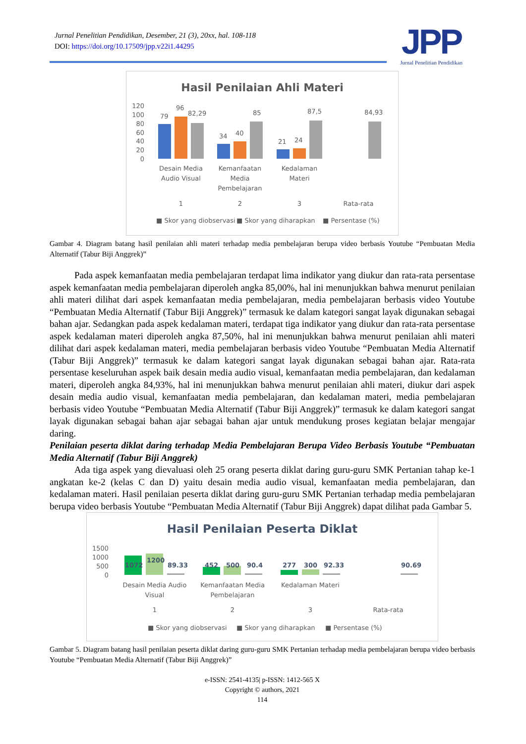Jurnal Penelitian Pendidikan, Desember, 21 (3), 20xx, hal. 108-118
DOI: https://doi.org/10.17509/jpp.v22i1.44295
JPP
Jurnal Penelitian Pendidikan
Hasil Penilaian Ahli Materi
120
100
80
60
40
20
0
79
96
82,29
34
40
85
21
24
87,5
84,93
Desain Media
Audio Visual
1
Kemanfaatan
Media
Pembelajaran
2
Kedalaman
Materi
3
Rata-rata
■ Skor yang diobservasi
■ Skor yang diharapkan
■ Persentase (%)
Gambar 4. Diagram batang hasil penilaian ahli materi terhadap media pembelajaran berupa video berbasis Youtube “Pembuatan Media Alternatif (Tabur Biji Anggrek)”
Pada aspek kemanfaatan media pembelajaran terdapat lima indikator yang diukur dan rata-rata persentase aspek kemanfaatan media pembelajaran diperoleh angka 85,00%, hal ini menunjukkan bahwa menurut penilaian ahli materi dilihat dari aspek kemanfaatan media pembelajaran, media pembelajaran berbasis video Youtube “Pembuatan Media Alternatif (Tabur Biji Anggrek)” termasuk ke dalam kategori sangat layak digunakan sebagai bahan ajar. Sedangkan pada aspek kedalaman materi, terdapat tiga indikator yang diukur dan rata-rata persentase aspek kedalaman materi diperoleh angka 87,50%, hal ini menunjukkan bahwa menurut penilaian ahli materi dilihat dari aspek kedalaman materi, media pembelajaran berbasis video Youtube “Pembuatan Media Alternatif (Tabur Biji Anggrek)” termasuk ke dalam kategori sangat layak digunakan sebagai bahan ajar. Rata-rata persentase keseluruhan aspek baik desain media audio visual, kemanfaatan media pembelajaran, dan kedalaman materi, diperoleh angka 84,93%, hal ini menunjukkan bahwa menurut penilaian ahli materi, diukur dari aspek desain media audio visual, kemanfaatan media pembelajaran, dan kedalaman materi, media pembelajaran berbasis video Youtube “Pembuatan Media Alternatif (Tabur Biji Anggrek)” termasuk ke dalam kategori sangat layak digunakan sebagai bahan ajar sebagai bahan ajar untuk mendukung proses kegiatan belajar mengajar daring.
Penilaian peserta diklat daring terhadap Media Pembelajaran Berupa Video Berbasis Youtube “Pembuatan Media Alternatif (Tabur Biji Anggrek)
Ada tiga aspek yang dievaluasi oleh 25 orang peserta diklat daring guru-guru SMK Pertanian tahap ke-1 angkatan ke-2 (kelas C dan D) yaitu desain media audio visual, kemanfaatan media pembelajaran, dan kedalaman materi. Hasil penilaian peserta diklat daring guru-guru SMK Pertanian terhadap media pembelajaran berupa video berbasis Youtube “Pembuatan Media Alternatif (Tabur Biji Anggrek) dapat dilihat pada Gambar 5.
Hasil Penilaian Peserta Diklat
1500
1000
500
0
1072
1200
89.33
452
500
90.4
277
300
92.33
90.69
Desain Media Audio
Visual
1
Kemanfaatan Media
Pembelajaran
2
Kedalaman Materi
3
Rata-rata
■ Skor yang diobservasi
■ Skor yang diharapkan
■ Persentase (%)
Gambar 5. Diagram batang hasil penilaian peserta diklat daring guru-guru SMK Pertanian terhadap media pembelajaran berupa video berbasis Youtube “Pembuatan Media Alternatif (Tabur Biji Anggrek)”
e-ISSN: 2541-4135| p-ISSN: 1412-565 X
Copyright © authors, 2021
114